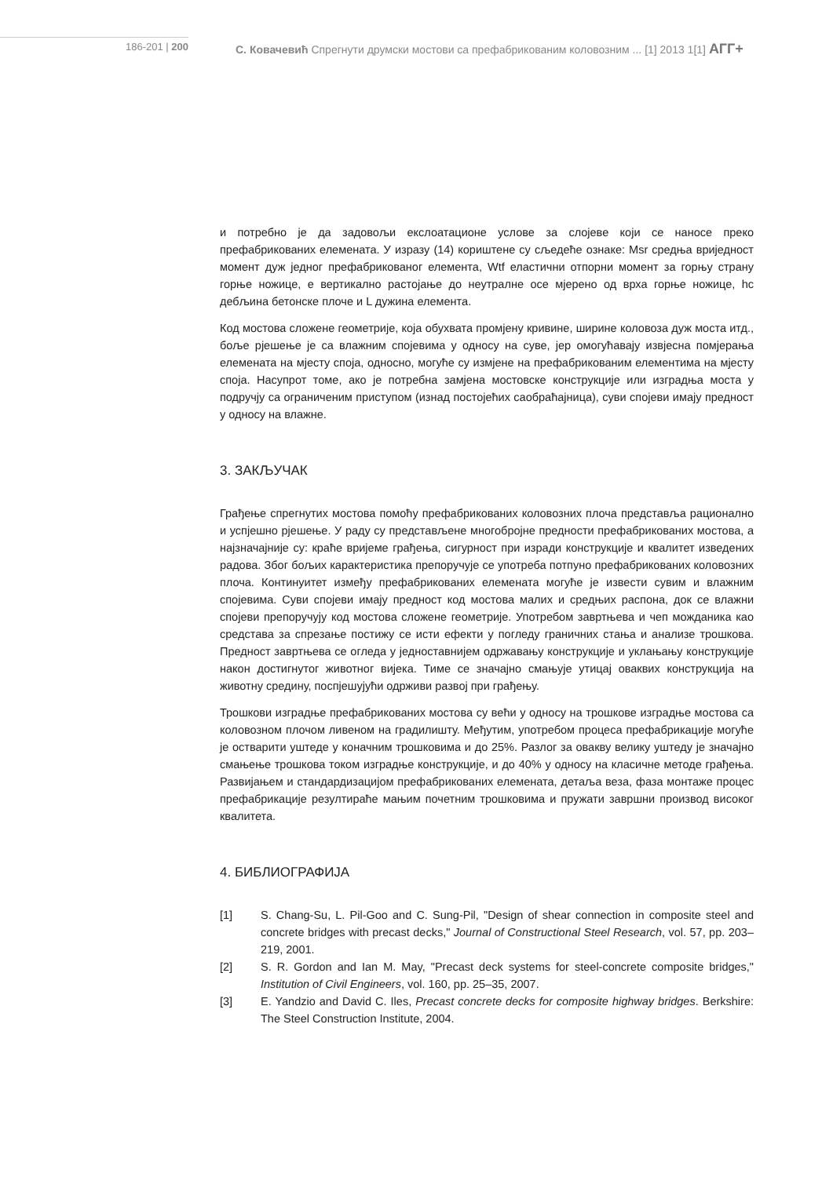186-201 | 200 С. Ковачевић Спрегнути друмски мостови са префабрикованим коловозним ... [1] 2013 1[1] АГГ+
и потребно је да задовољи екслоатационе услове за слојеве који се наносе преко префабрикованих елемената. У изразу (14) кориштене су сљедеће ознаке: Msr средња вриједност момент дуж једног префабрикованог елемента, Wtf еластични отпорни момент за горњу страну горње ножице, e вертикално растојање до неутралне осе мјерено од врха горње ножице, hc дебљина бетонске плоче и L дужина елемента.
Код мостова сложене геометрије, која обухвата промјену кривине, ширине коловоза дуж моста итд., боље рјешење је са влажним спојевима у односу на суве, јер омогућавају извјесна помјерања елемената на мјесту споја, односно, могуће су измјене на префабрикованим елементима на мјесту споја. Насупрот томе, ако је потребна замјена мостовске конструкције или изградња моста у подручју са ограниченим приступом (изнад постојећих саобраћајница), суви спојеви имају предност у односу на влажне.
3. ЗАКЉУЧАК
Грађење спрегнутих мостова помоћу префабрикованих коловозних плоча представља рационално и успјешно рјешење. У раду су представљене многобројне предности префабрикованих мостова, а најзначајније су: краће вријеме грађења, сигурност при изради конструкције и квалитет изведених радова. Због бољих карактеристика препоручује се употреба потпуно префабрикованих коловозних плоча. Континуитет између префабрикованих елемената могуће је извести сувим и влажним спојевима. Суви спојеви имају предност код мостова малих и средњих распона, док се влажни спојеви препоручују код мостова сложене геометрије. Употребом завртњева и чеп можданика као средстава за спрезање постижу се исти ефекти у погледу граничних стања и анализе трошкова. Предност завртњева се огледа у једноставнијем одржавању конструкције и уклањању конструкције након достигнутог животног вијека. Тиме се значајно смањује утицај оваквих конструкција на животну средину, поспјешујући одрживи развој при грађењу.
Трошкови изградње префабрикованих мостова су већи у односу на трошкове изградње мостова са коловозном плочом ливеном на градилишту. Међутим, употребом процеса префабрикације могуће је остварити уштеде у коначним трошковима и до 25%. Разлог за овакву велику уштеду је значајно смањење трошкова током изградње конструкције, и до 40% у односу на класичне методе грађења. Развијањем и стандардизацијом префабрикованих елемената, детаља веза, фаза монтаже процес префабрикације резултираће мањим почетним трошковима и пружати завршни производ високог квалитета.
4. БИБЛИОГРАФИЈА
[1] S. Chang-Su, L. Pil-Goo and C. Sung-Pil, "Design of shear connection in composite steel and concrete bridges with precast decks," Journal of Constructional Steel Research, vol. 57, pp. 203–219, 2001.
[2] S. R. Gordon and Ian M. May, "Precast deck systems for steel-concrete composite bridges," Institution of Civil Engineers, vol. 160, pp. 25–35, 2007.
[3] E. Yandzio and David C. Iles, Precast concrete decks for composite highway bridges. Berkshire: The Steel Construction Institute, 2004.